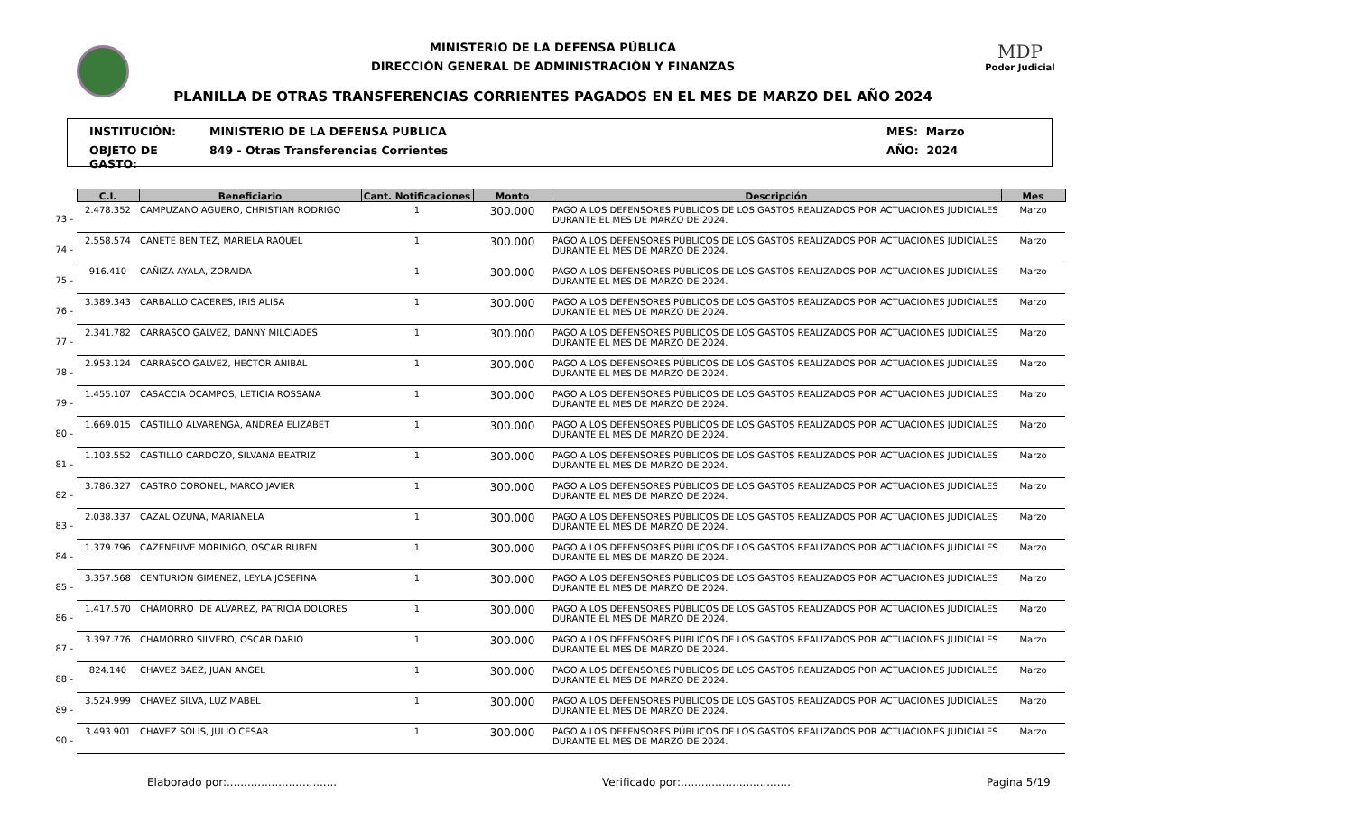MINISTERIO DE LA DEFENSA PÚBLICA
DIRECCIÓN GENERAL DE ADMINISTRACIÓN Y FINANZAS
PLANILLA DE OTRAS TRANSFERENCIAS CORRIENTES PAGADOS EN EL MES DE MARZO DEL AÑO 2024
MDP
Poder Judicial
INSTITUCIÓN:
MINISTERIO DE LA DEFENSA PUBLICA
MES: Marzo
OBJETO DE GASTO:
849 - Otras Transferencias Corrientes
AÑO: 2024
| | C.I. | Beneficiario | Cant. Notificaciones | Monto | Descripción | Mes |
| --- | --- | --- | --- | --- | --- | --- |
| 73 - | 2.478.352 | CAMPUZANO AGUERO, CHRISTIAN RODRIGO | 1 | 300.000 | PAGO A LOS DEFENSORES PÚBLICOS DE LOS GASTOS REALIZADOS POR ACTUACIONES JUDICIALES DURANTE EL MES DE MARZO DE 2024. | Marzo |
| 74 - | 2.558.574 | CAÑETE BENITEZ, MARIELA RAQUEL | 1 | 300.000 | PAGO A LOS DEFENSORES PÚBLICOS DE LOS GASTOS REALIZADOS POR ACTUACIONES JUDICIALES DURANTE EL MES DE MARZO DE 2024. | Marzo |
| 75 - | 916.410 | CAÑIZA AYALA, ZORAIDA | 1 | 300.000 | PAGO A LOS DEFENSORES PÚBLICOS DE LOS GASTOS REALIZADOS POR ACTUACIONES JUDICIALES DURANTE EL MES DE MARZO DE 2024. | Marzo |
| 76 - | 3.389.343 | CARBALLO CACERES, IRIS ALISA | 1 | 300.000 | PAGO A LOS DEFENSORES PÚBLICOS DE LOS GASTOS REALIZADOS POR ACTUACIONES JUDICIALES DURANTE EL MES DE MARZO DE 2024. | Marzo |
| 77 - | 2.341.782 | CARRASCO GALVEZ, DANNY MILCIADES | 1 | 300.000 | PAGO A LOS DEFENSORES PÚBLICOS DE LOS GASTOS REALIZADOS POR ACTUACIONES JUDICIALES DURANTE EL MES DE MARZO DE 2024. | Marzo |
| 78 - | 2.953.124 | CARRASCO GALVEZ, HECTOR ANIBAL | 1 | 300.000 | PAGO A LOS DEFENSORES PÚBLICOS DE LOS GASTOS REALIZADOS POR ACTUACIONES JUDICIALES DURANTE EL MES DE MARZO DE 2024. | Marzo |
| 79 - | 1.455.107 | CASACCIA OCAMPOS, LETICIA ROSSANA | 1 | 300.000 | PAGO A LOS DEFENSORES PÚBLICOS DE LOS GASTOS REALIZADOS POR ACTUACIONES JUDICIALES DURANTE EL MES DE MARZO DE 2024. | Marzo |
| 80 - | 1.669.015 | CASTILLO ALVARENGA, ANDREA ELIZABET | 1 | 300.000 | PAGO A LOS DEFENSORES PÚBLICOS DE LOS GASTOS REALIZADOS POR ACTUACIONES JUDICIALES DURANTE EL MES DE MARZO DE 2024. | Marzo |
| 81 - | 1.103.552 | CASTILLO CARDOZO, SILVANA BEATRIZ | 1 | 300.000 | PAGO A LOS DEFENSORES PÚBLICOS DE LOS GASTOS REALIZADOS POR ACTUACIONES JUDICIALES DURANTE EL MES DE MARZO DE 2024. | Marzo |
| 82 - | 3.786.327 | CASTRO CORONEL, MARCO JAVIER | 1 | 300.000 | PAGO A LOS DEFENSORES PÚBLICOS DE LOS GASTOS REALIZADOS POR ACTUACIONES JUDICIALES DURANTE EL MES DE MARZO DE 2024. | Marzo |
| 83 - | 2.038.337 | CAZAL OZUNA, MARIANELA | 1 | 300.000 | PAGO A LOS DEFENSORES PÚBLICOS DE LOS GASTOS REALIZADOS POR ACTUACIONES JUDICIALES DURANTE EL MES DE MARZO DE 2024. | Marzo |
| 84 - | 1.379.796 | CAZENEUVE MORINIGO, OSCAR RUBEN | 1 | 300.000 | PAGO A LOS DEFENSORES PÚBLICOS DE LOS GASTOS REALIZADOS POR ACTUACIONES JUDICIALES DURANTE EL MES DE MARZO DE 2024. | Marzo |
| 85 - | 3.357.568 | CENTURION GIMENEZ, LEYLA JOSEFINA | 1 | 300.000 | PAGO A LOS DEFENSORES PÚBLICOS DE LOS GASTOS REALIZADOS POR ACTUACIONES JUDICIALES DURANTE EL MES DE MARZO DE 2024. | Marzo |
| 86 - | 1.417.570 | CHAMORRO DE ALVAREZ, PATRICIA DOLORES | 1 | 300.000 | PAGO A LOS DEFENSORES PÚBLICOS DE LOS GASTOS REALIZADOS POR ACTUACIONES JUDICIALES DURANTE EL MES DE MARZO DE 2024. | Marzo |
| 87 - | 3.397.776 | CHAMORRO SILVERO, OSCAR DARIO | 1 | 300.000 | PAGO A LOS DEFENSORES PÚBLICOS DE LOS GASTOS REALIZADOS POR ACTUACIONES JUDICIALES DURANTE EL MES DE MARZO DE 2024. | Marzo |
| 88 - | 824.140 | CHAVEZ BAEZ, JUAN ANGEL | 1 | 300.000 | PAGO A LOS DEFENSORES PÚBLICOS DE LOS GASTOS REALIZADOS POR ACTUACIONES JUDICIALES DURANTE EL MES DE MARZO DE 2024. | Marzo |
| 89 - | 3.524.999 | CHAVEZ SILVA, LUZ MABEL | 1 | 300.000 | PAGO A LOS DEFENSORES PÚBLICOS DE LOS GASTOS REALIZADOS POR ACTUACIONES JUDICIALES DURANTE EL MES DE MARZO DE 2024. | Marzo |
| 90 - | 3.493.901 | CHAVEZ SOLIS, JULIO CESAR | 1 | 300.000 | PAGO A LOS DEFENSORES PÚBLICOS DE LOS GASTOS REALIZADOS POR ACTUACIONES JUDICIALES DURANTE EL MES DE MARZO DE 2024. | Marzo |
Elaborado por:................................ Verificado por:................................ Pagina 5/19